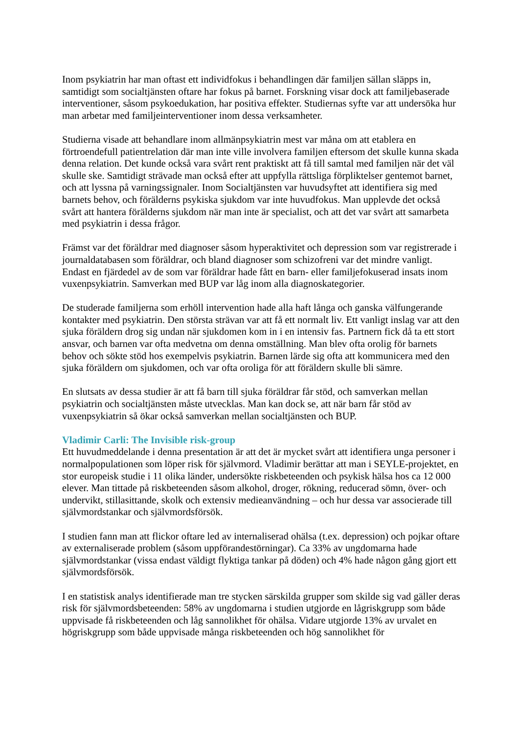Inom psykiatrin har man oftast ett individfokus i behandlingen där familjen sällan släpps in, samtidigt som socialtjänsten oftare har fokus på barnet. Forskning visar dock att familjebaserade interventioner, såsom psykoedukation, har positiva effekter. Studiernas syfte var att undersöka hur man arbetar med familjeinterventioner inom dessa verksamheter.
Studierna visade att behandlare inom allmänpsykiatrin mest var måna om att etablera en förtroendefull patientrelation där man inte ville involvera familjen eftersom det skulle kunna skada denna relation. Det kunde också vara svårt rent praktiskt att få till samtal med familjen när det väl skulle ske. Samtidigt strävade man också efter att uppfylla rättsliga förpliktelser gentemot barnet, och att lyssna på varningssignaler. Inom Socialtjänsten var huvudsyftet att identifiera sig med barnets behov, och förälderns psykiska sjukdom var inte huvudfokus. Man upplevde det också svårt att hantera förälderns sjukdom när man inte är specialist, och att det var svårt att samarbeta med psykiatrin i dessa frågor.
Främst var det föräldrar med diagnoser såsom hyperaktivitet och depression som var registrerade i journaldatabasen som föräldrar, och bland diagnoser som schizofreni var det mindre vanligt. Endast en fjärdedel av de som var föräldrar hade fått en barn- eller familjefokuserad insats inom vuxenpsykiatrin. Samverkan med BUP var låg inom alla diagnoskategorier.
De studerade familjerna som erhöll intervention hade alla haft långa och ganska välfungerande kontakter med psykiatrin. Den största strävan var att få ett normalt liv. Ett vanligt inslag var att den sjuka föräldern drog sig undan när sjukdomen kom in i en intensiv fas. Partnern fick då ta ett stort ansvar, och barnen var ofta medvetna om denna omställning. Man blev ofta orolig för barnets behov och sökte stöd hos exempelvis psykiatrin. Barnen lärde sig ofta att kommunicera med den sjuka föräldern om sjukdomen, och var ofta oroliga för att föräldern skulle bli sämre.
En slutsats av dessa studier är att få barn till sjuka föräldrar får stöd, och samverkan mellan psykiatrin och socialtjänsten måste utvecklas. Man kan dock se, att när barn får stöd av vuxenpsykiatrin så ökar också samverkan mellan socialtjänsten och BUP.
Vladimir Carli: The Invisible risk-group
Ett huvudmeddelande i denna presentation är att det är mycket svårt att identifiera unga personer i normalpopulationen som löper risk för självmord. Vladimir berättar att man i SEYLE-projektet, en stor europeisk studie i 11 olika länder, undersökte riskbeteenden och psykisk hälsa hos ca 12 000 elever. Man tittade på riskbeteenden såsom alkohol, droger, rökning, reducerad sömn, över- och undervikt, stillasittande, skolk och extensiv medieanvändning – och hur dessa var associerade till självmordstankar och självmordsförsök.
I studien fann man att flickor oftare led av internaliserad ohälsa (t.ex. depression) och pojkar oftare av externaliserade problem (såsom uppförandestörningar). Ca 33% av ungdomarna hade självmordstankar (vissa endast väldigt flyktiga tankar på döden) och 4% hade någon gång gjort ett självmordsförsök.
I en statistisk analys identifierade man tre stycken särskilda grupper som skilde sig vad gäller deras risk för självmordsbeteenden: 58% av ungdomarna i studien utgjorde en lågriskgrupp som både uppvisade få riskbeteenden och låg sannolikhet för ohälsa. Vidare utgjorde 13% av urvalet en högriskgrupp som både uppvisade många riskbeteenden och hög sannolikhet för